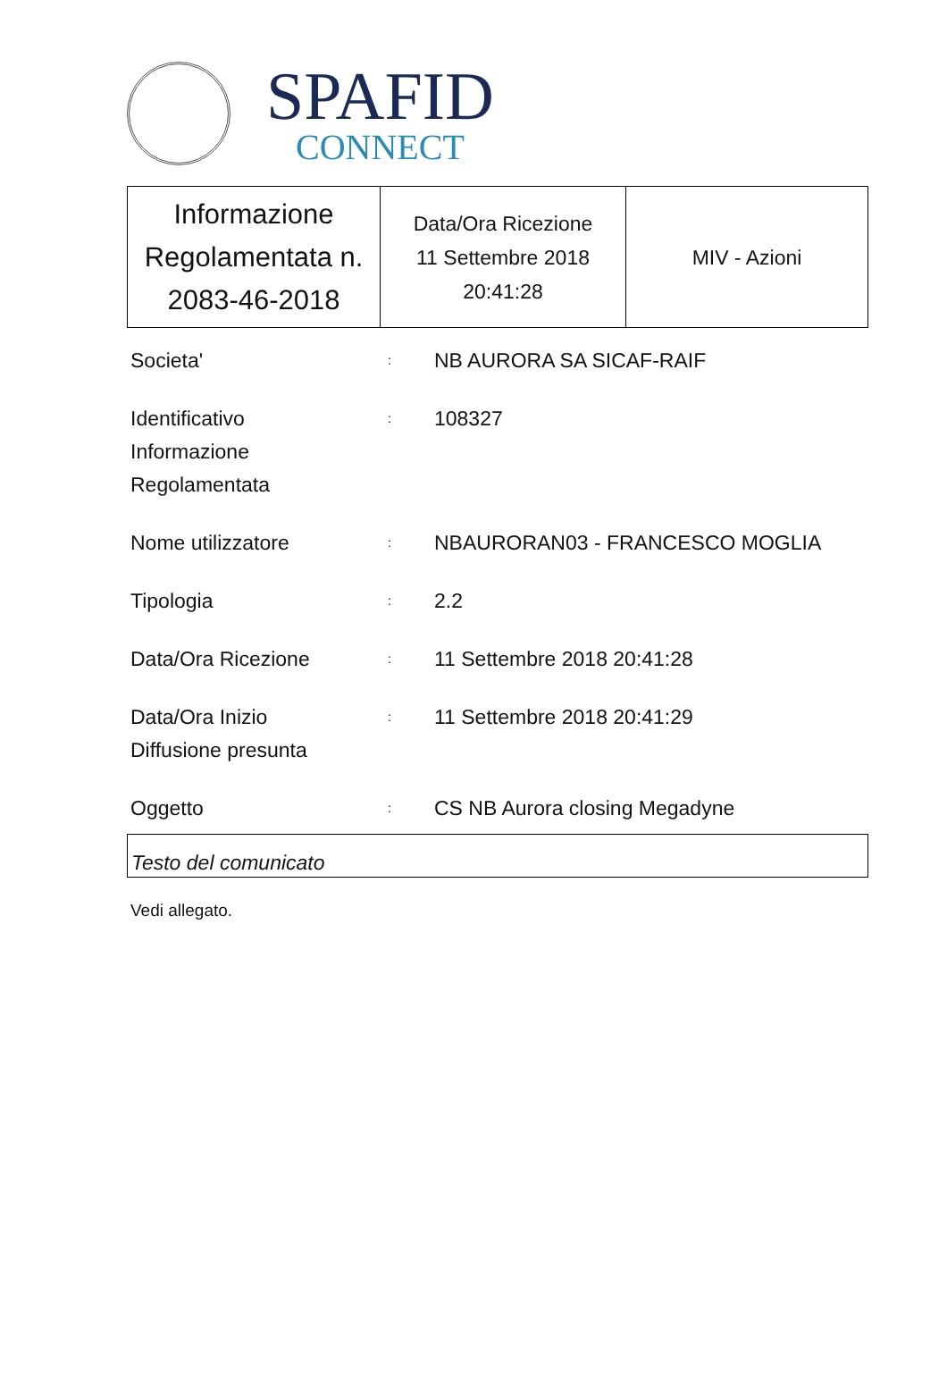SPAFID
CONNECT
| Informazione Regolamentata n. 2083-46-2018 | Data/Ora Ricezione 11 Settembre 2018 20:41:28 | MIV - Azioni |
| Societa' | : | NB AURORA SA SICAF-RAIF |
| Identificativo Informazione Regolamentata | : | 108327 |
| Nome utilizzatore | : | NBAURORAN03 - FRANCESCO MOGLIA |
| Tipologia | : | 2.2 |
| Data/Ora Ricezione | : | 11 Settembre 2018 20:41:28 |
| Data/Ora Inizio Diffusione presunta | : | 11 Settembre 2018 20:41:29 |
| Oggetto | : | CS NB Aurora closing Megadyne |
Testo del comunicato
Vedi allegato.